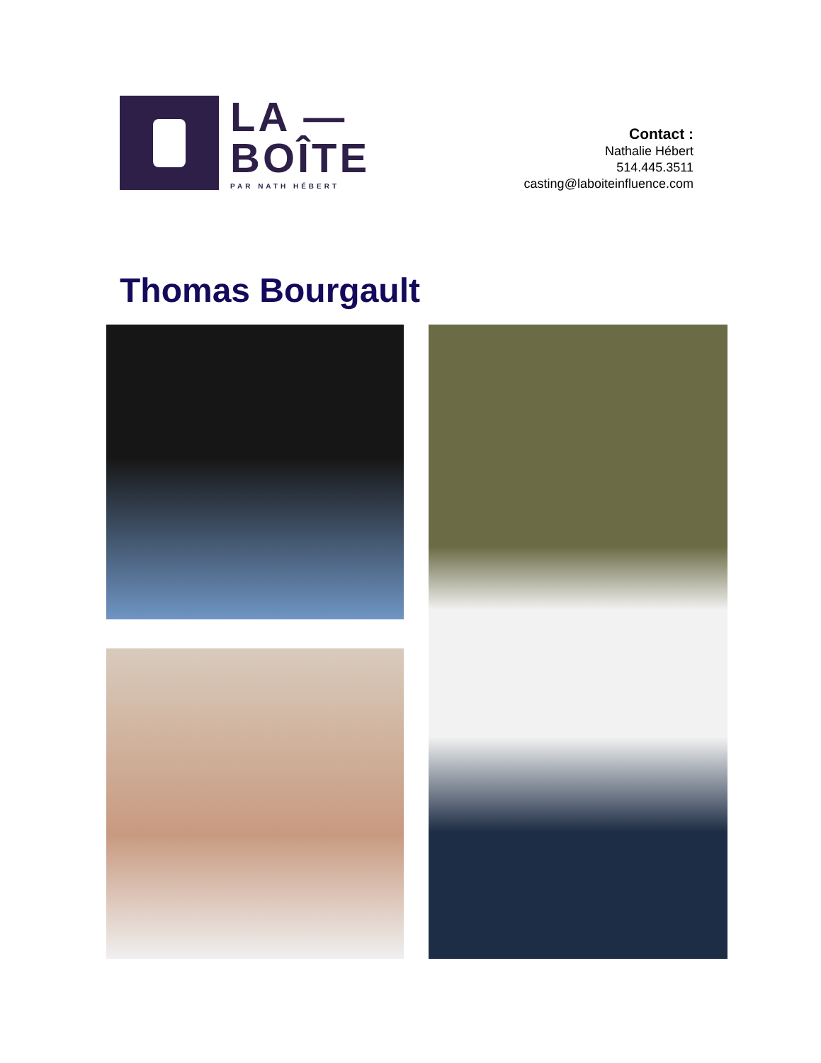LA —
BOÎTE
PAR NATH HÉBERT
Contact :
Nathalie Hébert
514.445.3511
casting@laboiteinfluence.com
Thomas Bourgault